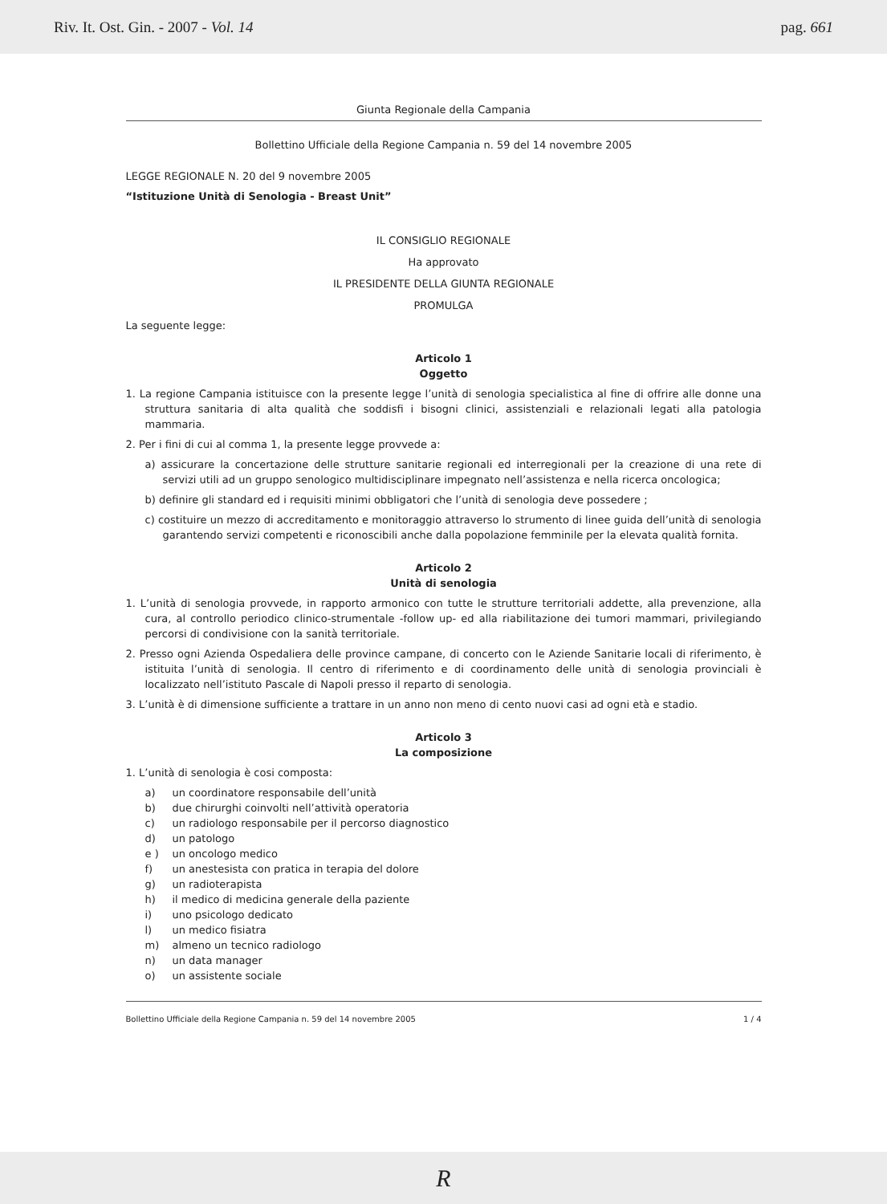Riv. It. Ost. Gin. - 2007 - Vol. 14 pag. 661
Giunta Regionale della Campania
Bollettino Ufficiale della Regione Campania n. 59 del 14 novembre 2005
LEGGE REGIONALE N. 20 del 9 novembre 2005
“Istituzione Unità di Senologia - Breast Unit”
IL CONSIGLIO REGIONALE
Ha approvato
IL PRESIDENTE DELLA GIUNTA REGIONALE
PROMULGA
La seguente legge:
Articolo 1
Oggetto
1. La regione Campania istituisce con la presente legge l’unità di senologia specialistica al fine di offrire alle donne una struttura sanitaria di alta qualità che soddisfi i bisogni clinici, assistenziali e relazionali legati alla patologia mammaria.
2. Per i fini di cui al comma 1, la presente legge provvede a:
a) assicurare la concertazione delle strutture sanitarie regionali ed interregionali per la creazione di una rete di servizi utili ad un gruppo senologico multidisciplinare impegnato nell’assistenza e nella ricerca oncologica;
b) definire gli standard ed i requisiti minimi obbligatori che l’unità di senologia deve possedere ;
c) costituire un mezzo di accreditamento e monitoraggio attraverso lo strumento di linee guida dell’unità di senologia garantendo servizi competenti e riconoscibili anche dalla popolazione femminile per la elevata qualità fornita.
Articolo 2
Unità di senologia
1. L’unità di senologia provvede, in rapporto armonico con tutte le strutture territoriali addette, alla prevenzione, alla cura, al controllo periodico clinico-strumentale -follow up- ed alla riabilitazione dei tumori mammari, privilegiando percorsi di condivisione con la sanità territoriale.
2. Presso ogni Azienda Ospedaliera delle province campane, di concerto con le Aziende Sanitarie locali di riferimento, è istituita l’unità di senologia. Il centro di riferimento e di coordinamento delle unità di senologia provinciali è localizzato nell’istituto Pascale di Napoli presso il reparto di senologia.
3. L’unità è di dimensione sufficiente a trattare in un anno non meno di cento nuovi casi ad ogni età e stadio.
Articolo 3
La composizione
1. L’unità di senologia è cosi composta:
a) un coordinatore responsabile dell’unità
b) due chirurghi coinvolti nell’attività operatoria
c) un radiologo responsabile per il percorso diagnostico
d) un patologo
e ) un oncologo medico
f) un anestesista con pratica in terapia del dolore
g) un radioterapista
h) il medico di medicina generale della paziente
i) uno psicologo dedicato
l) un medico fisiatra
m) almeno un tecnico radiologo
n) un data manager
o) un assistente sociale
Bollettino Ufficiale della Regione Campania n. 59 del 14 novembre 2005 1 / 4
R